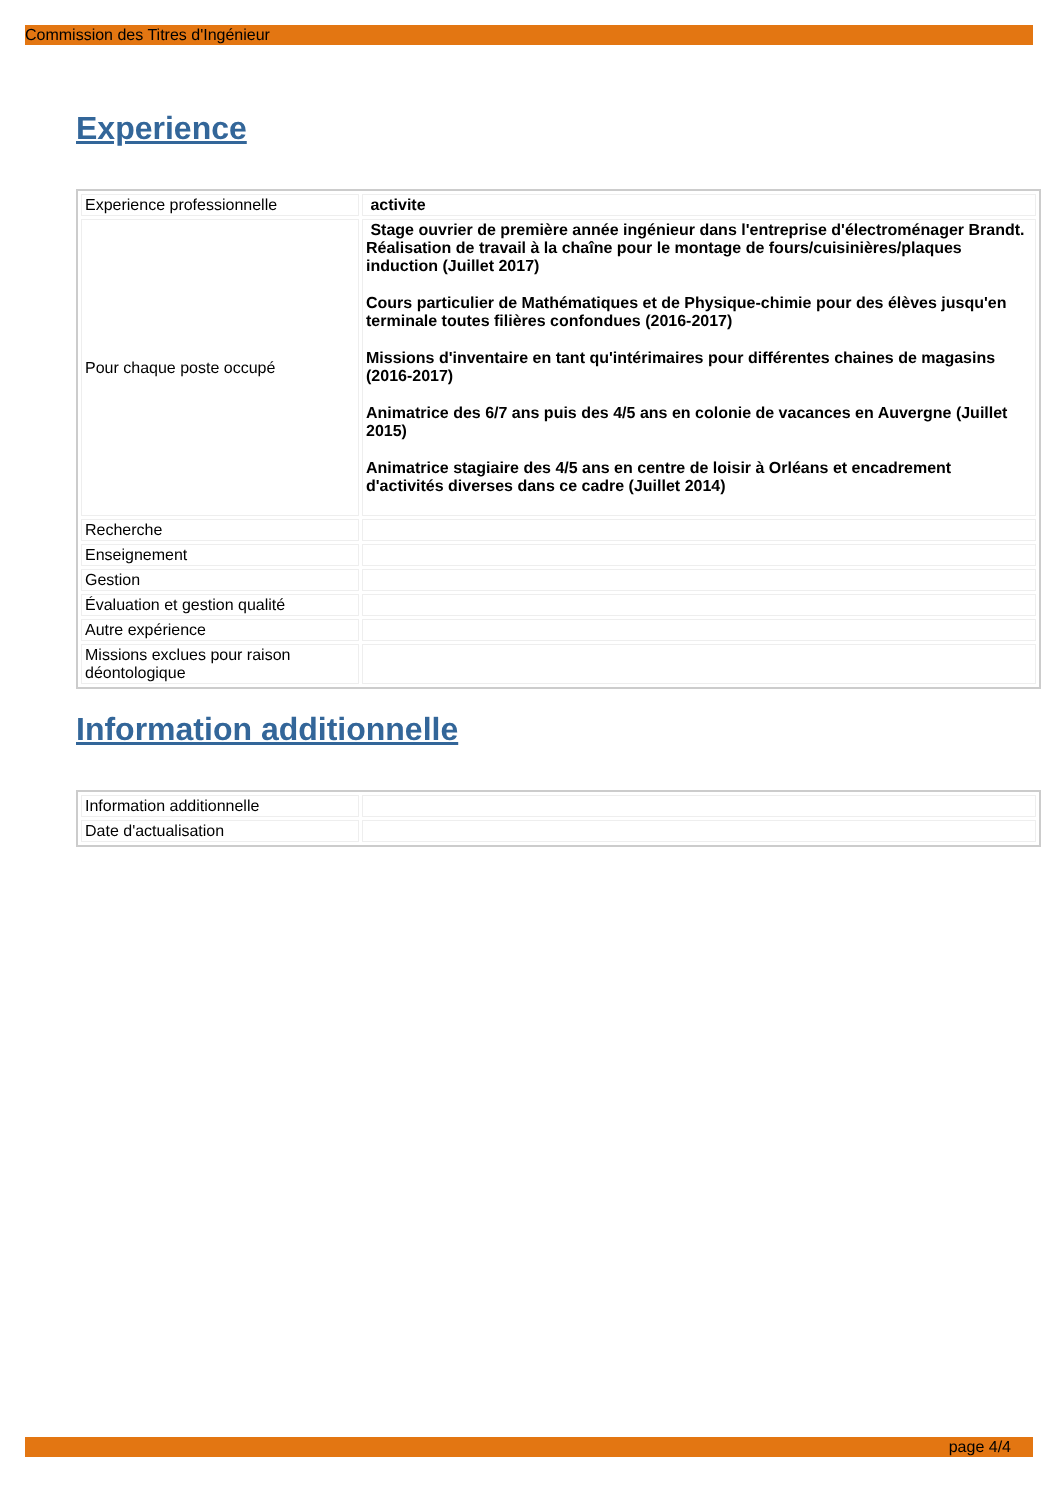Commission des Titres d'Ingénieur
Experience
| Experience professionnelle | activite |
| Pour chaque poste occupé | Stage ouvrier de première année ingénieur dans l'entreprise d'électroménager Brandt. Réalisation de travail à la chaîne pour le montage de fours/cuisinières/plaques induction (Juillet 2017) Cours particulier de Mathématiques et de Physique-chimie pour des élèves jusqu'en terminale toutes filières confondues (2016-2017) Missions d'inventaire en tant qu'intérimaires pour différentes chaines de magasins (2016-2017) Animatrice des 6/7 ans puis des 4/5 ans en colonie de vacances en Auvergne (Juillet 2015) Animatrice stagiaire des 4/5 ans en centre de loisir à Orléans et encadrement d'activités diverses dans ce cadre (Juillet 2014) |
| Recherche | |
| Enseignement | |
| Gestion | |
| Évaluation et gestion qualité | |
| Autre expérience | |
| Missions exclues pour raison déontologique | |
Information additionnelle
| Information additionnelle | |
| Date d'actualisation | |
page 4/4